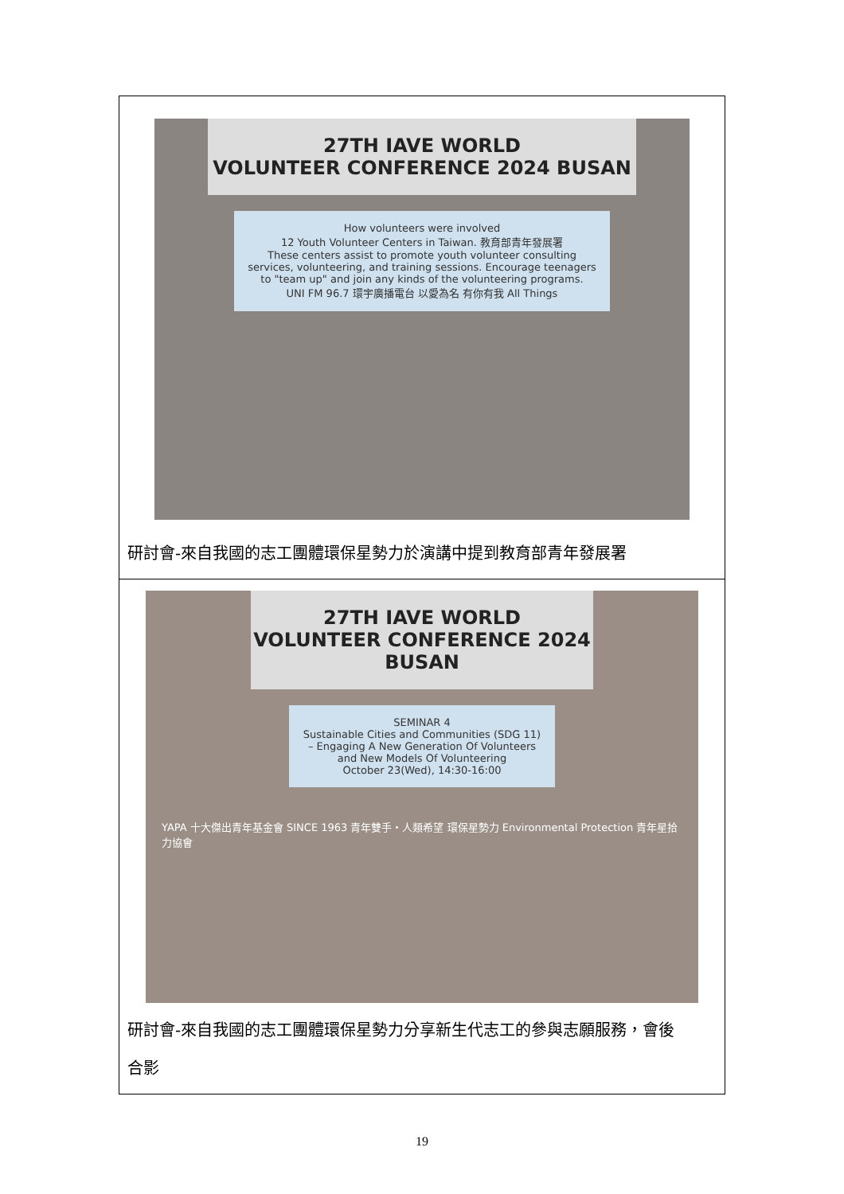| 27TH IAVE WORLD VOLUNTEER CONFERENCE 2024 BUSAN How volunteers were involved 12 Youth Volunteer Centers in Taiwan. 教育部青年發展署 These centers assist to promote youth volunteer consulting services, volunteering, and training sessions. Encourage teenagers to "team up" and join any kinds of the volunteering programs. UNI FM 96.7 環宇廣播電台 以愛為名 有你有我 All Things 研討會-來自我國的志工團體環保星勢力於演講中提到教育部青年發展署 |
| 27TH IAVE WORLD VOLUNTEER CONFERENCE 2024 BUSAN SEMINAR 4 Sustainable Cities and Communities (SDG 11) – Engaging A New Generation Of Volunteers and New Models Of Volunteering October 23(Wed), 14:30-16:00 YAPA 十大傑出青年基金會 SINCE 1963 青年雙手・人類希望 環保星勢力 Environmental Protection 青年星拾力協會 研討會-來自我國的志工團體環保星勢力分享新生代志工的參與志願服務，會後 合影 |
19